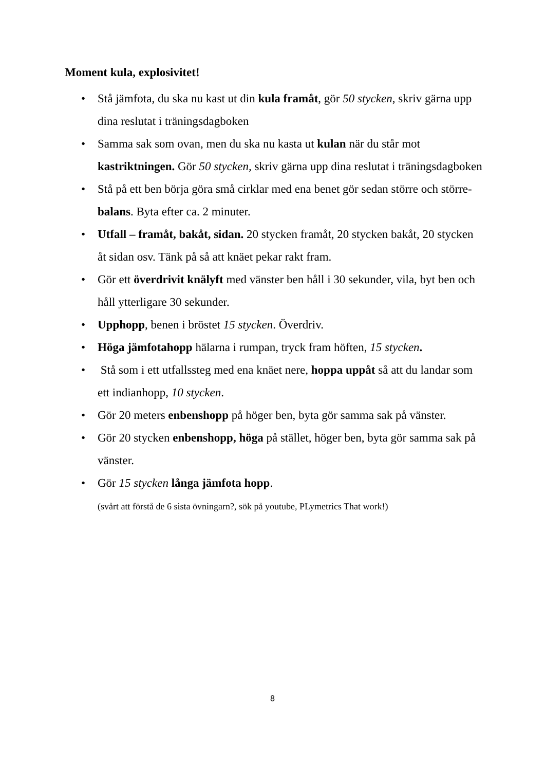Moment kula, explosivitet!
• Stå jämfota, du ska nu kast ut din kula framåt, gör 50 stycken, skriv gärna upp dina reslutat i träningsdagboken
• Samma sak som ovan, men du ska nu kasta ut kulan när du står mot kastriktningen. Gör 50 stycken, skriv gärna upp dina reslutat i träningsdagboken
• Stå på ett ben börja göra små cirklar med ena benet gör sedan större och större- balans. Byta efter ca. 2 minuter.
• Utfall – framåt, bakåt, sidan. 20 stycken framåt, 20 stycken bakåt, 20 stycken åt sidan osv. Tänk på så att knäet pekar rakt fram.
• Gör ett överdrivit knälyft med vänster ben håll i 30 sekunder, vila, byt ben och håll ytterligare 30 sekunder.
• Upphopp, benen i bröstet 15 stycken. Överdriv.
• Höga jämfotahopp hälarna i rumpan, tryck fram höften, 15 stycken.
• Stå som i ett utfallssteg med ena knäet nere, hoppa uppåt så att du landar som ett indianhopp, 10 stycken.
• Gör 20 meters enbenshopp på höger ben, byta gör samma sak på vänster.
• Gör 20 stycken enbenshopp, höga på stället, höger ben, byta gör samma sak på vänster.
• Gör 15 stycken långa jämfota hopp.
(svårt att förstå de 6 sista övningarn?, sök på youtube, PLymetrics That work!)
8